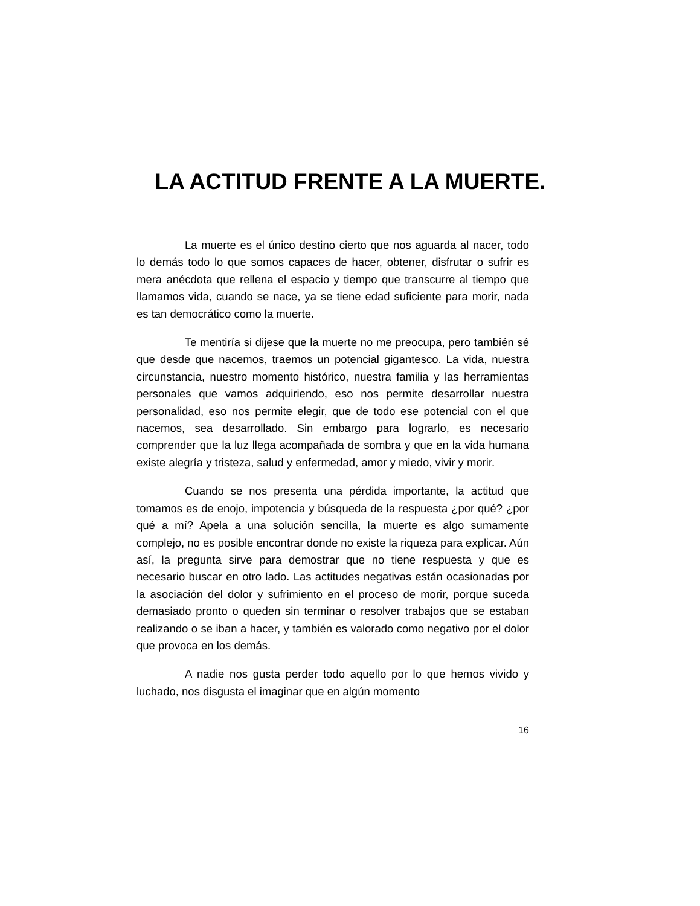LA ACTITUD FRENTE A LA MUERTE.
La muerte es el único destino cierto que nos aguarda al nacer, todo lo demás todo lo que somos capaces de hacer, obtener, disfrutar o sufrir es mera anécdota que rellena el espacio y tiempo que transcurre al tiempo que llamamos vida, cuando se nace, ya se tiene edad suficiente para morir, nada es tan democrático como la muerte.
Te mentiría si dijese que la muerte no me preocupa, pero también sé que desde que nacemos, traemos un potencial gigantesco. La vida, nuestra circunstancia, nuestro momento histórico, nuestra familia y las herramientas personales que vamos adquiriendo, eso nos permite desarrollar nuestra personalidad, eso nos permite elegir, que de todo ese potencial con el que nacemos, sea desarrollado. Sin embargo para lograrlo, es necesario comprender que la luz llega acompañada de sombra y que en la vida humana existe alegría y tristeza, salud y enfermedad, amor y miedo, vivir y morir.
Cuando se nos presenta una pérdida importante, la actitud que tomamos es de enojo, impotencia y búsqueda de la respuesta ¿por qué? ¿por qué a mí? Apela a una solución sencilla, la muerte es algo sumamente complejo, no es posible encontrar donde no existe la riqueza para explicar. Aún así, la pregunta sirve para demostrar que no tiene respuesta y que es necesario buscar en otro lado. Las actitudes negativas están ocasionadas por la asociación del dolor y sufrimiento en el proceso de morir, porque suceda demasiado pronto o queden sin terminar o resolver trabajos que se estaban realizando o se iban a hacer, y también es valorado como negativo por el dolor que provoca en los demás.
A nadie nos gusta perder todo aquello por lo que hemos vivido y luchado, nos disgusta el imaginar que en algún momento
16